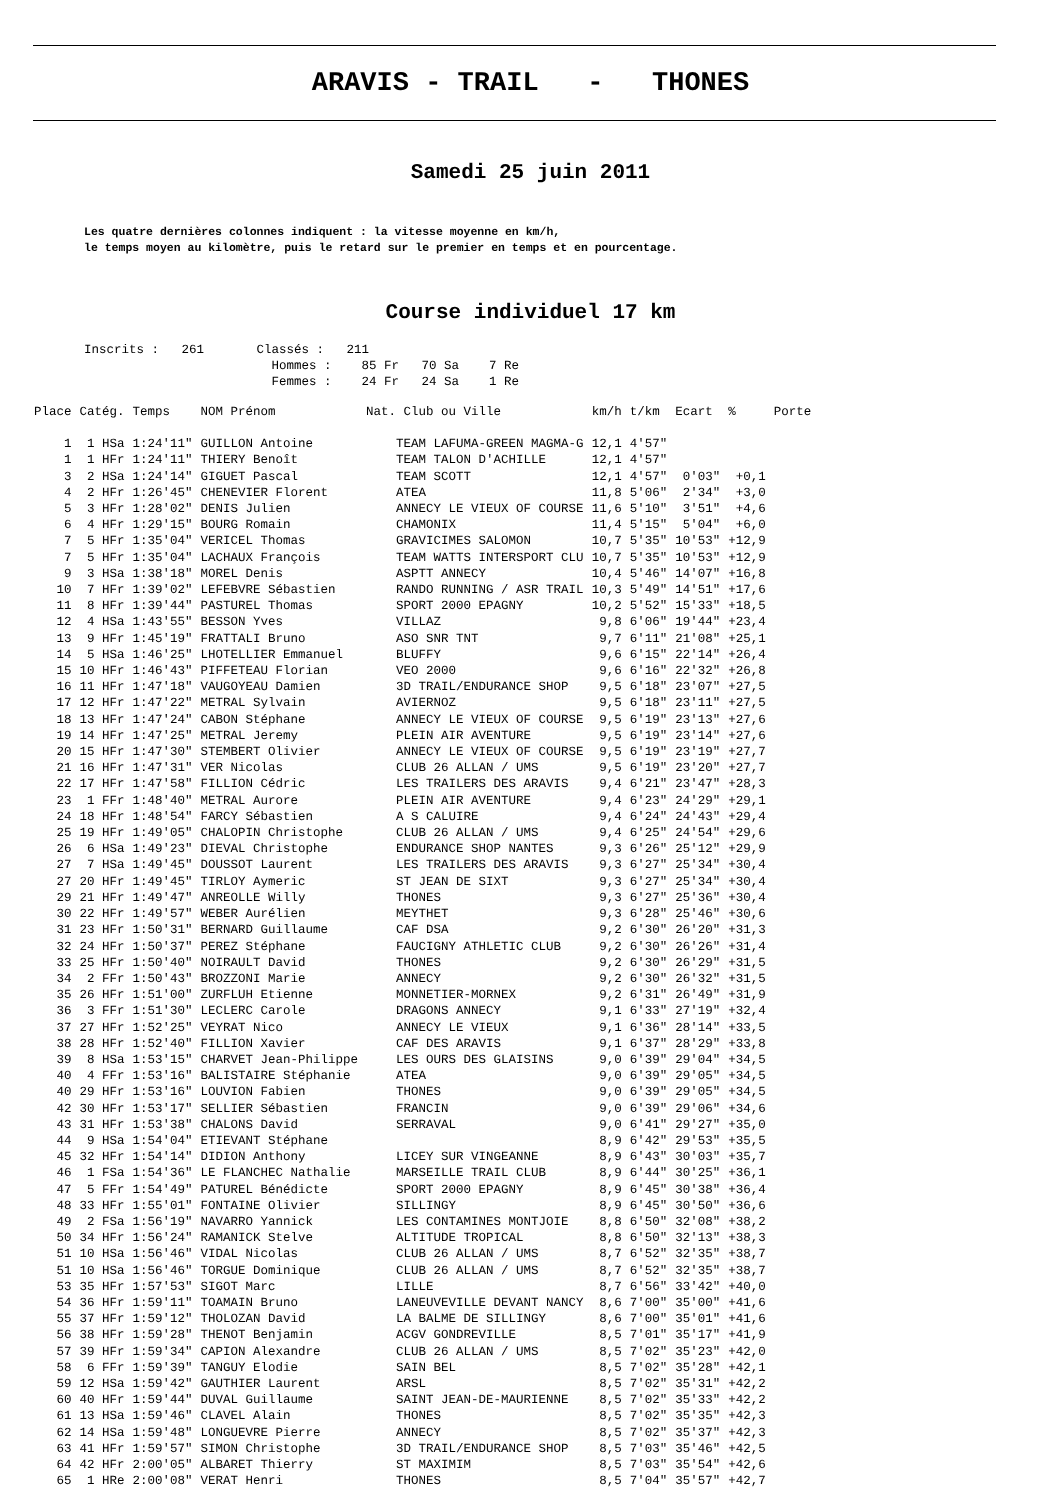ARAVIS - TRAIL - THONES
Samedi 25 juin 2011
Les quatre dernières colonnes indiquent : la vitesse moyenne en km/h,
le temps moyen au kilomètre, puis le retard sur le premier en temps et en pourcentage.
Course individuel 17 km
Inscrits : 261 Classés : 211 Hommes : 85 Fr 70 Sa 7 Re Femmes : 24 Fr 24 Sa 1 Re
| Place | Catég. | Temps | NOM Prénom | Nat. Club ou Ville | km/h | t/km | Ecart | % | Porte |
| --- | --- | --- | --- | --- | --- | --- | --- | --- | --- |
| 1 | 1 HSa | 1:24'11" | GUILLON Antoine | TEAM LAFUMA-GREEN MAGMA-G | 12,1 | 4'57" | | | |
| 1 | 1 HFr | 1:24'11" | THIERY Benoît | TEAM TALON D'ACHILLE | 12,1 | 4'57" | | | |
| 3 | 2 HSa | 1:24'14" | GIGUET Pascal | TEAM SCOTT | 12,1 | 4'57" | 0'03" | +0,1 | |
| 4 | 2 HFr | 1:26'45" | CHENEVIER Florent | ATEA | 11,8 | 5'06" | 2'34" | +3,0 | |
| 5 | 3 HFr | 1:28'02" | DENIS Julien | ANNECY LE VIEUX OF COURSE | 11,6 | 5'10" | 3'51" | +4,6 | |
| 6 | 4 HFr | 1:29'15" | BOURG Romain | CHAMONIX | 11,4 | 5'15" | 5'04" | +6,0 | |
| 7 | 5 HFr | 1:35'04" | VERICEL Thomas | GRAVICIMES SALOMON | 10,7 | 5'35" | 10'53" | +12,9 | |
| 7 | 5 HFr | 1:35'04" | LACHAUX François | TEAM WATTS INTERSPORT CLU | 10,7 | 5'35" | 10'53" | +12,9 | |
| 9 | 3 HSa | 1:38'18" | MOREL Denis | ASPTT ANNECY | 10,4 | 5'46" | 14'07" | +16,8 | |
| 10 | 7 HFr | 1:39'02" | LEFEBVRE Sébastien | RANDO RUNNING / ASR TRAIL | 10,3 | 5'49" | 14'51" | +17,6 | |
| 11 | 8 HFr | 1:39'44" | PASTUREL Thomas | SPORT 2000 EPAGNY | 10,2 | 5'52" | 15'33" | +18,5 | |
| 12 | 4 HSa | 1:43'55" | BESSON Yves | VILLAZ | 9,8 | 6'06" | 19'44" | +23,4 | |
| 13 | 9 HFr | 1:45'19" | FRATTALI Bruno | ASO SNR TNT | 9,7 | 6'11" | 21'08" | +25,1 | |
| 14 | 5 HSa | 1:46'25" | LHOTELLIER Emmanuel | BLUFFY | 9,6 | 6'15" | 22'14" | +26,4 | |
| 15 | 10 HFr | 1:46'43" | PIFFETEAU Florian | VEO 2000 | 9,6 | 6'16" | 22'32" | +26,8 | |
| 16 | 11 HFr | 1:47'18" | VAUGOYEAU Damien | 3D TRAIL/ENDURANCE SHOP | 9,5 | 6'18" | 23'07" | +27,5 | |
| 17 | 12 HFr | 1:47'22" | METRAL Sylvain | AVIERNOZ | 9,5 | 6'18" | 23'11" | +27,5 | |
| 18 | 13 HFr | 1:47'24" | CABON Stéphane | ANNECY LE VIEUX OF COURSE | 9,5 | 6'19" | 23'13" | +27,6 | |
| 19 | 14 HFr | 1:47'25" | METRAL Jeremy | PLEIN AIR AVENTURE | 9,5 | 6'19" | 23'14" | +27,6 | |
| 20 | 15 HFr | 1:47'30" | STEMBERT Olivier | ANNECY LE VIEUX OF COURSE | 9,5 | 6'19" | 23'19" | +27,7 | |
| 21 | 16 HFr | 1:47'31" | VER Nicolas | CLUB 26 ALLAN / UMS | 9,5 | 6'19" | 23'20" | +27,7 | |
| 22 | 17 HFr | 1:47'58" | FILLION Cédric | LES TRAILERS DES ARAVIS | 9,4 | 6'21" | 23'47" | +28,3 | |
| 23 | 1 FFr | 1:48'40" | METRAL Aurore | PLEIN AIR AVENTURE | 9,4 | 6'23" | 24'29" | +29,1 | |
| 24 | 18 HFr | 1:48'54" | FARCY Sébastien | A S CALUIRE | 9,4 | 6'24" | 24'43" | +29,4 | |
| 25 | 19 HFr | 1:49'05" | CHALOPIN Christophe | CLUB 26 ALLAN / UMS | 9,4 | 6'25" | 24'54" | +29,6 | |
| 26 | 6 HSa | 1:49'23" | DIEVAL Christophe | ENDURANCE SHOP NANTES | 9,3 | 6'26" | 25'12" | +29,9 | |
| 27 | 7 HSa | 1:49'45" | DOUSSOT Laurent | LES TRAILERS DES ARAVIS | 9,3 | 6'27" | 25'34" | +30,4 | |
| 27 | 20 HFr | 1:49'45" | TIRLOY Aymeric | ST JEAN DE SIXT | 9,3 | 6'27" | 25'34" | +30,4 | |
| 29 | 21 HFr | 1:49'47" | ANREOLLE Willy | THONES | 9,3 | 6'27" | 25'36" | +30,4 | |
| 30 | 22 HFr | 1:49'57" | WEBER Aurélien | MEYTHET | 9,3 | 6'28" | 25'46" | +30,6 | |
| 31 | 23 HFr | 1:50'31" | BERNARD Guillaume | CAF DSA | 9,2 | 6'30" | 26'20" | +31,3 | |
| 32 | 24 HFr | 1:50'37" | PEREZ Stéphane | FAUCIGNY ATHLETIC CLUB | 9,2 | 6'30" | 26'26" | +31,4 | |
| 33 | 25 HFr | 1:50'40" | NOIRAULT David | THONES | 9,2 | 6'30" | 26'29" | +31,5 | |
| 34 | 2 FFr | 1:50'43" | BROZZONI Marie | ANNECY | 9,2 | 6'30" | 26'32" | +31,5 | |
| 35 | 26 HFr | 1:51'00" | ZURFLUH Etienne | MONNETIER-MORNEX | 9,2 | 6'31" | 26'49" | +31,9 | |
| 36 | 3 FFr | 1:51'30" | LECLERC Carole | DRAGONS ANNECY | 9,1 | 6'33" | 27'19" | +32,4 | |
| 37 | 27 HFr | 1:52'25" | VEYRAT Nico | ANNECY LE VIEUX | 9,1 | 6'36" | 28'14" | +33,5 | |
| 38 | 28 HFr | 1:52'40" | FILLION Xavier | CAF DES ARAVIS | 9,1 | 6'37" | 28'29" | +33,8 | |
| 39 | 8 HSa | 1:53'15" | CHARVET Jean-Philippe | LES OURS DES GLAISINS | 9,0 | 6'39" | 29'04" | +34,5 | |
| 40 | 4 FFr | 1:53'16" | BALISTAIRE Stéphanie | ATEA | 9,0 | 6'39" | 29'05" | +34,5 | |
| 40 | 29 HFr | 1:53'16" | LOUVION Fabien | THONES | 9,0 | 6'39" | 29'05" | +34,5 | |
| 42 | 30 HFr | 1:53'17" | SELLIER Sébastien | FRANCIN | 9,0 | 6'39" | 29'06" | +34,6 | |
| 43 | 31 HFr | 1:53'38" | CHALONS David | SERRAVAL | 9,0 | 6'41" | 29'27" | +35,0 | |
| 44 | 9 HSa | 1:54'04" | ETIEVANT Stéphane | | 8,9 | 6'42" | 29'53" | +35,5 | |
| 45 | 32 HFr | 1:54'14" | DIDION Anthony | LICEY SUR VINGEANNE | 8,9 | 6'43" | 30'03" | +35,7 | |
| 46 | 1 FSa | 1:54'36" | LE FLANCHEC Nathalie | MARSEILLE TRAIL CLUB | 8,9 | 6'44" | 30'25" | +36,1 | |
| 47 | 5 FFr | 1:54'49" | PATUREL Bénédicte | SPORT 2000 EPAGNY | 8,9 | 6'45" | 30'38" | +36,4 | |
| 48 | 33 HFr | 1:55'01" | FONTAINE Olivier | SILLINGY | 8,9 | 6'45" | 30'50" | +36,6 | |
| 49 | 2 FSa | 1:56'19" | NAVARRO Yannick | LES CONTAMINES MONTJOIE | 8,8 | 6'50" | 32'08" | +38,2 | |
| 50 | 34 HFr | 1:56'24" | RAMANICK Stelve | ALTITUDE TROPICAL | 8,8 | 6'50" | 32'13" | +38,3 | |
| 51 | 10 HSa | 1:56'46" | VIDAL Nicolas | CLUB 26 ALLAN / UMS | 8,7 | 6'52" | 32'35" | +38,7 | |
| 51 | 10 HSa | 1:56'46" | TORGUE Dominique | CLUB 26 ALLAN / UMS | 8,7 | 6'52" | 32'35" | +38,7 | |
| 53 | 35 HFr | 1:57'53" | SIGOT Marc | LILLE | 8,7 | 6'56" | 33'42" | +40,0 | |
| 54 | 36 HFr | 1:59'11" | TOAMAIN Bruno | LANEUVEVILLE DEVANT NANCY | 8,6 | 7'00" | 35'00" | +41,6 | |
| 55 | 37 HFr | 1:59'12" | THOLOZAN David | LA BALME DE SILLINGY | 8,6 | 7'00" | 35'01" | +41,6 | |
| 56 | 38 HFr | 1:59'28" | THENOT Benjamin | ACGV GONDREVILLE | 8,5 | 7'01" | 35'17" | +41,9 | |
| 57 | 39 HFr | 1:59'34" | CAPION Alexandre | CLUB 26 ALLAN / UMS | 8,5 | 7'02" | 35'23" | +42,0 | |
| 58 | 6 FFr | 1:59'39" | TANGUY Elodie | SAIN BEL | 8,5 | 7'02" | 35'28" | +42,1 | |
| 59 | 12 HSa | 1:59'42" | GAUTHIER Laurent | ARSL | 8,5 | 7'02" | 35'31" | +42,2 | |
| 60 | 40 HFr | 1:59'44" | DUVAL Guillaume | SAINT JEAN-DE-MAURIENNE | 8,5 | 7'02" | 35'33" | +42,2 | |
| 61 | 13 HSa | 1:59'46" | CLAVEL Alain | THONES | 8,5 | 7'02" | 35'35" | +42,3 | |
| 62 | 14 HSa | 1:59'48" | LONGUEVRE Pierre | ANNECY | 8,5 | 7'02" | 35'37" | +42,3 | |
| 63 | 41 HFr | 1:59'57" | SIMON Christophe | 3D TRAIL/ENDURANCE SHOP | 8,5 | 7'03" | 35'46" | +42,5 | |
| 64 | 42 HFr | 2:00'05" | ALBARET Thierry | ST MAXIMIM | 8,5 | 7'03" | 35'54" | +42,6 | |
| 65 | 1 HRe | 2:00'08" | VERAT Henri | THONES | 8,5 | 7'04" | 35'57" | +42,7 | |